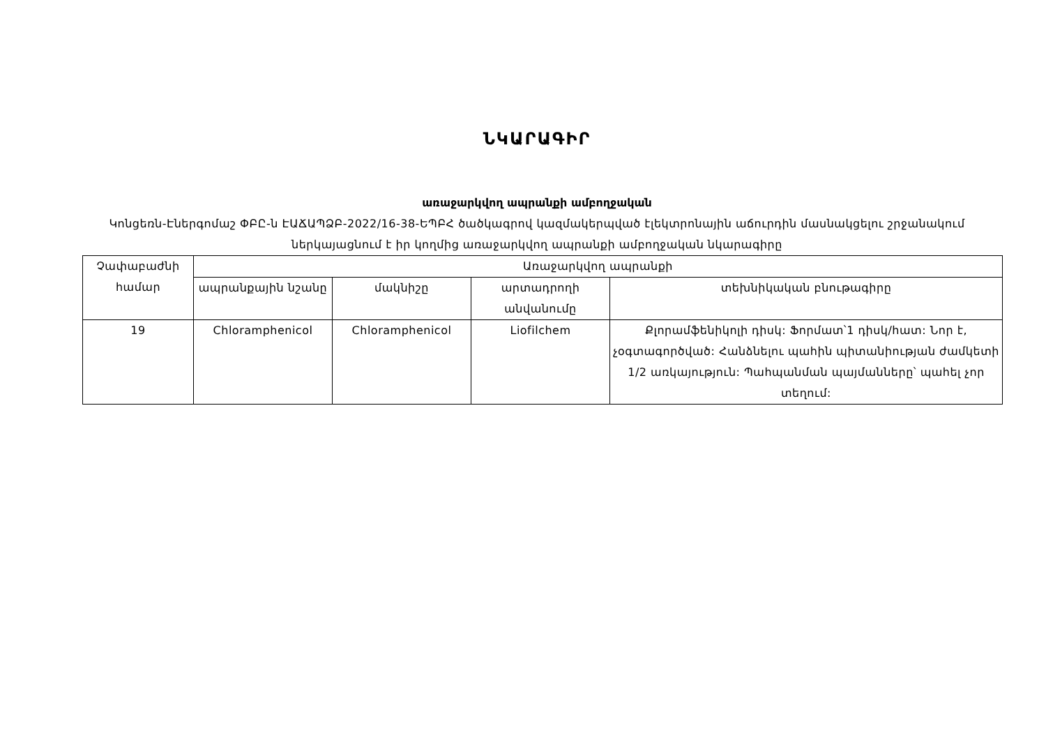ՆԿԱՐԱԳԻՐ
առաջարկվող ապրանքի ամբողջական
Կոնցեռն-Էներգոմաշ ՓԲԸ-ն ԷԱՃԱՊՁԲ-2022/16-38-ԵՊԲՀ ծածկագրով կազմակերպված էլեկտրոնային աճուրդին մասնակցելու շրջանակում ներկայացնում է իր կողմից առաջարկվող ապրանքի ամբողջական նկարագիրը
| Չափաբաժնի համար | Առաջարկվող ապրանքի | | | |
| --- | --- | --- | --- | --- |
| | ապրանքային նշանը | մակնիշը | արտադրողի անվանումը | տեխնիկական բնութագիրը |
| 19 | Chloramphenicol | Chloramphenicol | Liofilchem | Քլորամֆենիկոլի դիսկ: Ֆորմատ՝1 դիսկ/հատ: Նոր է, չօգտագործված: Հանձնելու պահին պիտանիության ժամկետի 1/2 առկայություն: Պահպանման պայմանները՝ պահել չոր տեղում: |